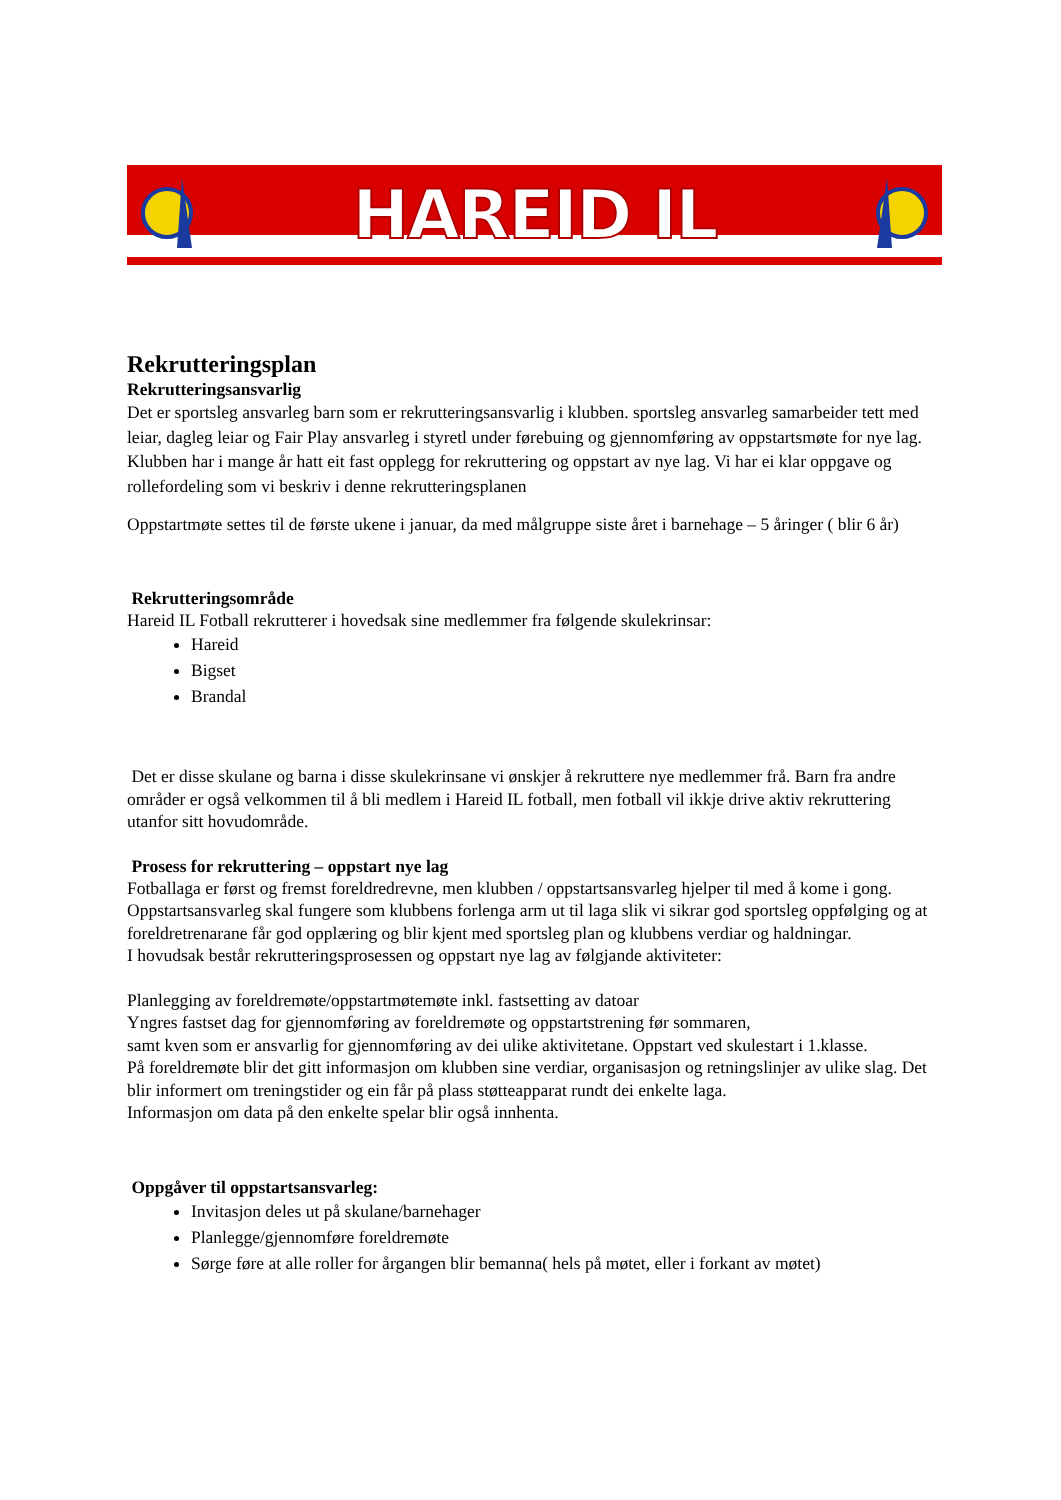HAREID IL
Rekrutteringsplan
Rekrutteringsansvarlig
Det er sportsleg ansvarleg barn som er rekrutteringsansvarlig i klubben. sportsleg ansvarleg samarbeider tett med leiar, dagleg leiar og Fair Play ansvarleg i styretl under førebuing og gjennomføring av oppstartsmøte for nye lag. Klubben har i mange år hatt eit fast opplegg for rekruttering og oppstart av nye lag. Vi har ei klar oppgave og rollefordeling som vi beskriv i denne rekrutteringsplanen
Oppstartmøte settes til de første ukene i januar, da med målgruppe siste året i barnehage – 5 åringer ( blir 6 år)
Rekrutteringsområde
Hareid IL Fotball rekrutterer i hovedsak sine medlemmer fra følgende skulekrinsar:
Hareid
Bigset
Brandal
Det er disse skulane og barna i disse skulekrinsane vi ønskjer å rekruttere nye medlemmer frå. Barn fra andre områder er også velkommen til å bli medlem i Hareid IL fotball, men fotball vil ikkje drive aktiv rekruttering utanfor sitt hovudområde.
Prosess for rekruttering – oppstart nye lag
Fotballaga er først og fremst foreldredrevne, men klubben / oppstartsansvarleg hjelper til med å kome i gong.
Oppstartsansvarleg skal fungere som klubbens forlenga arm ut til laga slik vi sikrar god sportsleg oppfølging og at foreldretrenarane får god opplæring og blir kjent med sportsleg plan og klubbens verdiar og haldningar.
I hovudsak består rekrutteringsprosessen og oppstart nye lag av følgjande aktiviteter:
Planlegging av foreldremøte/oppstartmøtemøte inkl. fastsetting av datoar
Yngres fastset dag for gjennomføring av foreldremøte og oppstartstrening før sommaren,
samt kven som er ansvarlig for gjennomføring av dei ulike aktivitetane. Oppstart ved skulestart i 1.klasse.
På foreldremøte blir det gitt informasjon om klubben sine verdiar, organisasjon og retningslinjer av ulike slag. Det blir informert om treningstider og ein får på plass støtteapparat rundt dei enkelte laga.
Informasjon om data på den enkelte spelar blir også innhenta.
Oppgåver til oppstartsansvarleg:
Invitasjon deles ut på skulane/barnehager
Planlegge/gjennomføre foreldremøte
Sørge føre at alle roller for årgangen blir bemanna( hels på møtet, eller i forkant av møtet)